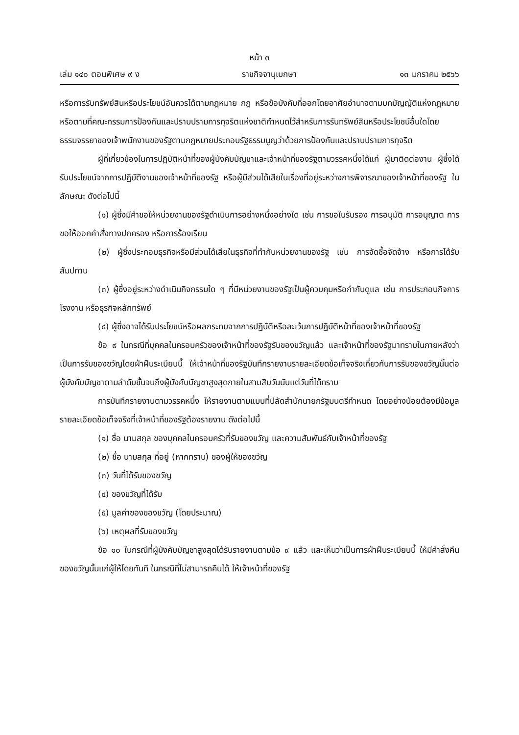หน้า ๓
เล่ม ๑๔๐ ตอนพิเศษ ๙ ง ราชกิจจานุเบกษา ๑๓ มกราคม ๒๕๖๖
หรือการรับทรัพย์สินหรือประโยชน์อันควรได้ตามกฎหมาย กฎ หรือข้อบังคับที่ออกโดยอาศัยอำนาจตามบทบัญญัติแห่งกฎหมาย หรือตามที่คณะกรรมการป้องกันและปราบปรามการทุจริตแห่งชาติกำหนดไว้สำหรับการรับทรัพย์สินหรือประโยชน์อื่นใดโดยธรรมจรรยาของเจ้าพนักงานของรัฐตามกฎหมายประกอบรัฐธรรมนูญว่าด้วยการป้องกันและปราบปรามการทุจริต
ผู้ที่เกี่ยวข้องในการปฏิบัติหน้าที่ของผู้บังคับบัญชาและเจ้าหน้าที่ของรัฐตามวรรคหนึ่งได้แก่ ผู้มาติดต่องาน ผู้ซึ่งได้รับประโยชน์จากการปฏิบัติงานของเจ้าหน้าที่ของรัฐ หรือผู้มีส่วนได้เสียในเรื่องที่อยู่ระหว่างการพิจารณาของเจ้าหน้าที่ของรัฐ ในลักษณะ ดังต่อไปนี้
(๑) ผู้ซึ่งมีคำขอให้หน่วยงานของรัฐดำเนินการอย่างหนึ่งอย่างใด เช่น การขอใบรับรอง การอนุมัติ การอนุญาต การขอให้ออกคำสั่งทางปกครอง หรือการร้องเรียน
(๒) ผู้ซึ่งประกอบธุรกิจหรือมีส่วนได้เสียในธุรกิจที่ทำกับหน่วยงานของรัฐ เช่น การจัดซื้อจัดจ้าง หรือการได้รับสัมปทาน
(๓) ผู้ซึ่งอยู่ระหว่างดำเนินกิจกรรมใด ๆ ที่มีหน่วยงานของรัฐเป็นผู้ควบคุมหรือกำกับดูแล เช่น การประกอบกิจการโรงงาน หรือธุรกิจหลักทรัพย์
(๔) ผู้ซึ่งอาจได้รับประโยชน์หรือผลกระทบจากการปฏิบัติหรือละเว้นการปฏิบัติหน้าที่ของเจ้าหน้าที่ของรัฐ
ข้อ ๙ ในกรณีที่บุคคลในครอบครัวของเจ้าหน้าที่ของรัฐรับของขวัญแล้ว และเจ้าหน้าที่ของรัฐมาทราบในภายหลังว่าเป็นการรับของขวัญโดยฝ่าฝืนระเบียบนี้ ให้เจ้าหน้าที่ของรัฐบันทึกรายงานรายละเอียดข้อเท็จจริงเกี่ยวกับการรับของขวัญนั้นต่อผู้บังคับบัญชาตามลำดับชั้นจนถึงผู้บังคับบัญชาสูงสุดภายในสามสิบวันนับแต่วันที่ได้ทราบ
การบันทึกรายงานตามวรรคหนึ่ง ให้รายงานตามแบบที่ปลัดสำนักนายกรัฐมนตรีกำหนด โดยอย่างน้อยต้องมีข้อมูลรายละเอียดข้อเท็จจริงที่เจ้าหน้าที่ของรัฐต้องรายงาน ดังต่อไปนี้
(๑) ชื่อ นามสกุล ของบุคคลในครอบครัวที่รับของขวัญ และความสัมพันธ์กับเจ้าหน้าที่ของรัฐ
(๒) ชื่อ นามสกุล ที่อยู่ (หากทราบ) ของผู้ให้ของขวัญ
(๓) วันที่ได้รับของขวัญ
(๔) ของขวัญที่ได้รับ
(๕) มูลค่าของของขวัญ (โดยประมาณ)
(๖) เหตุผลที่รับของขวัญ
ข้อ ๑๐ ในกรณีที่ผู้บังคับบัญชาสูงสุดได้รับรายงานตามข้อ ๙ แล้ว และเห็นว่าเป็นการฝ่าฝืนระเบียบนี้ ให้มีคำสั่งคืนของขวัญนั้นแก่ผู้ให้โดยทันที ในกรณีที่ไม่สามารถคืนได้ ให้เจ้าหน้าที่ของรัฐ